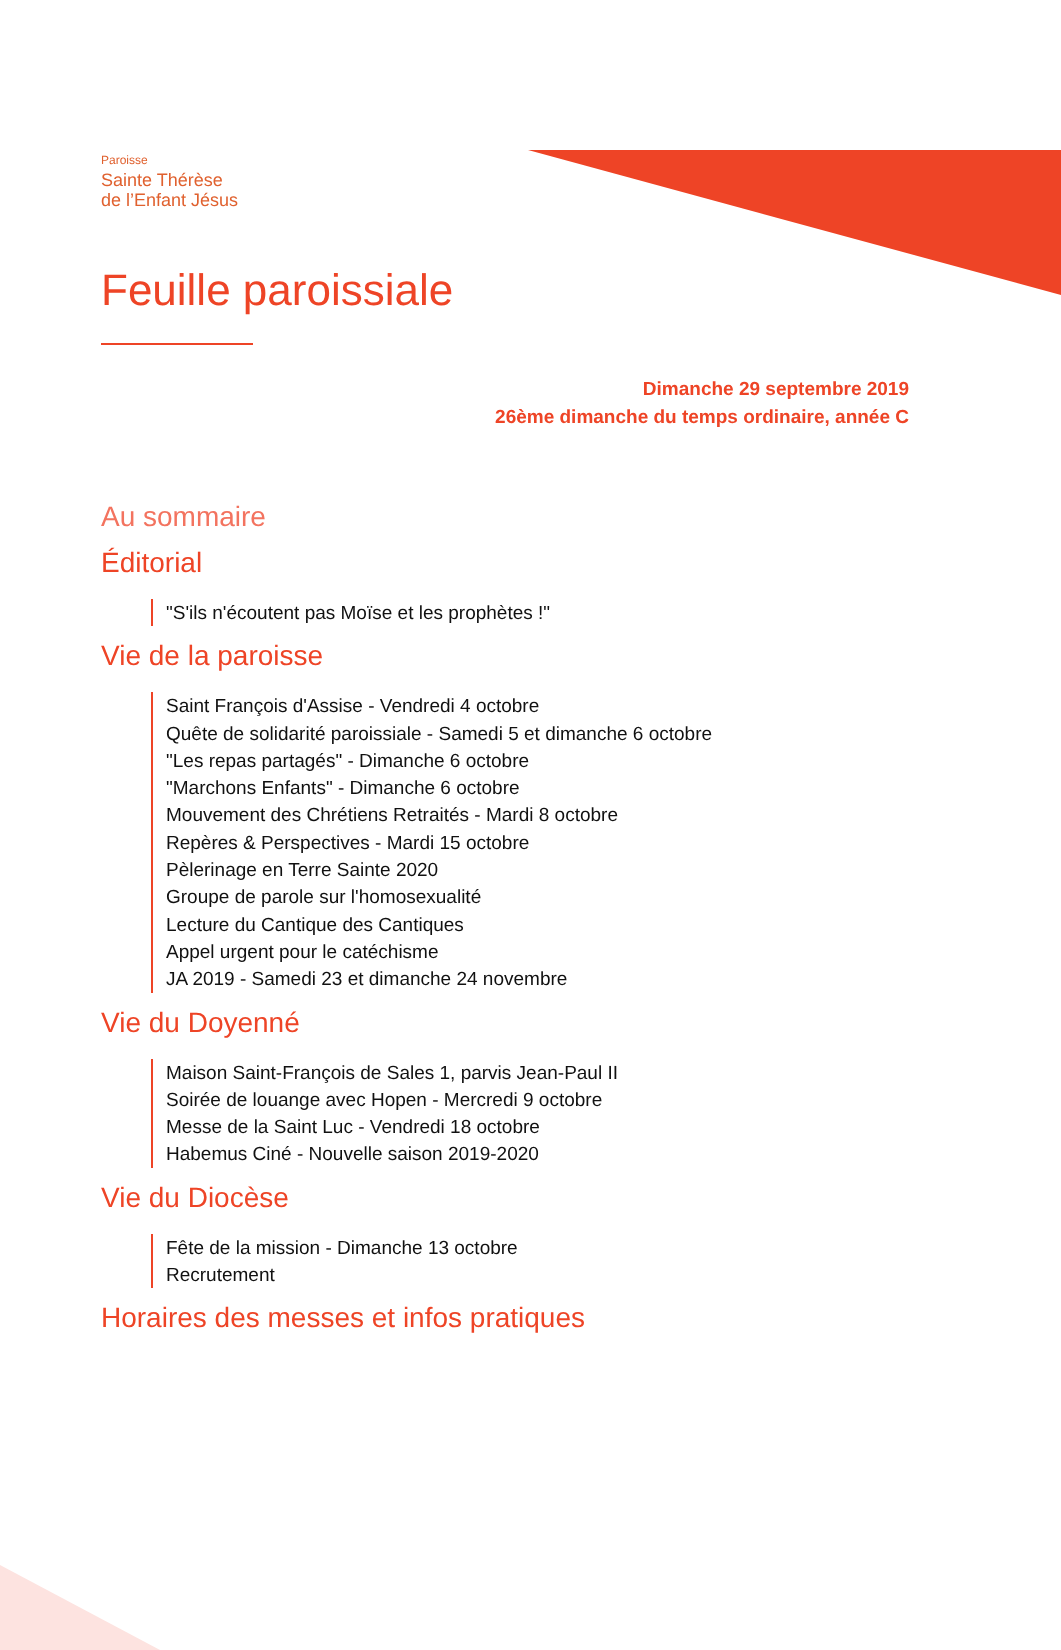Paroisse
Sainte Thérèse
de l’Enfant Jésus
Feuille paroissiale
Dimanche 29 septembre 2019
26ème dimanche du temps ordinaire, année C
Au sommaire
Éditorial
"S'ils n'écoutent pas Moïse et les prophètes !"
Vie de la paroisse
Saint François d'Assise - Vendredi 4 octobre
Quête de solidarité paroissiale - Samedi 5 et dimanche 6 octobre
"Les repas partagés" - Dimanche 6 octobre
"Marchons Enfants" - Dimanche 6 octobre
Mouvement des Chrétiens Retraités - Mardi 8 octobre
Repères & Perspectives - Mardi 15 octobre
Pèlerinage en Terre Sainte 2020
Groupe de parole sur l'homosexualité
Lecture du Cantique des Cantiques
Appel urgent pour le catéchisme
JA 2019 - Samedi 23 et dimanche 24 novembre
Vie du Doyenné
Maison Saint-François de Sales 1, parvis Jean-Paul II
Soirée de louange avec Hopen - Mercredi 9 octobre
Messe de la Saint Luc - Vendredi 18 octobre
Habemus Ciné - Nouvelle saison 2019-2020
Vie du Diocèse
Fête de la mission - Dimanche 13 octobre
Recrutement
Horaires des messes et infos pratiques